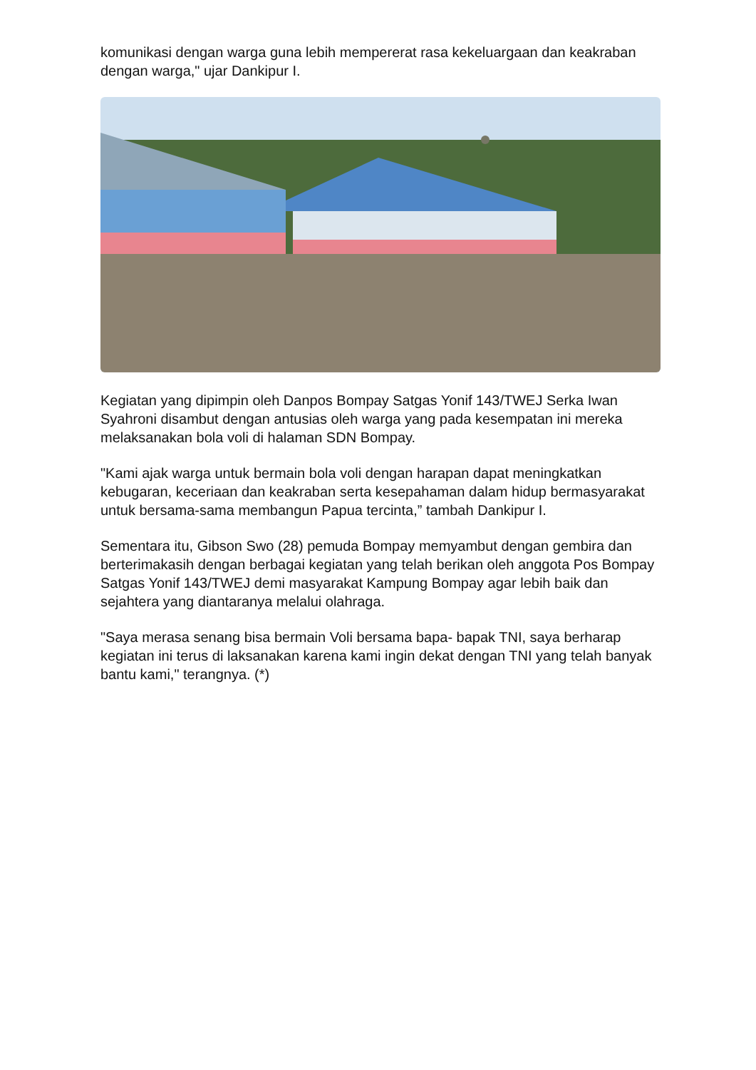komunikasi dengan warga guna lebih mempererat rasa kekeluargaan dan keakraban dengan warga," ujar Dankipur I.
Kegiatan yang dipimpin oleh Danpos Bompay Satgas Yonif 143/TWEJ Serka Iwan Syahroni disambut dengan antusias oleh warga yang pada kesempatan ini mereka melaksanakan bola voli di halaman SDN Bompay.
"Kami ajak warga untuk bermain bola voli dengan harapan dapat meningkatkan kebugaran, keceriaan dan keakraban serta kesepahaman dalam hidup bermasyarakat untuk bersama-sama membangun Papua tercinta,” tambah Dankipur I.
Sementara itu, Gibson Swo (28) pemuda Bompay memyambut dengan gembira dan berterimakasih dengan berbagai kegiatan yang telah berikan oleh anggota Pos Bompay Satgas Yonif 143/TWEJ demi masyarakat Kampung Bompay agar lebih baik dan sejahtera yang diantaranya melalui olahraga.
"Saya merasa senang bisa bermain Voli bersama bapa- bapak TNI, saya berharap kegiatan ini terus di laksanakan karena kami ingin dekat dengan TNI yang telah banyak bantu kami," terangnya. (*)